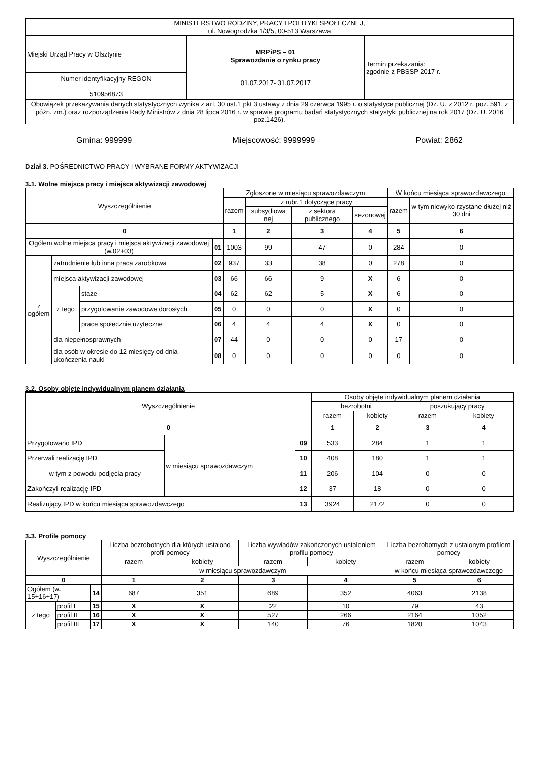| MINISTERSTWO RODZINY, PRACY I POLITYKI SPOŁECZNEJ, ul. Nowogrodzka 1/3/5, 00-513 Warszawa | | |
| Miejski Urząd Pracy w Olsztynie | MRPiPS – 01 Sprawozdanie o rynku pracy 01.07.2017- 31.07.2017 | Termin przekazania: zgodnie z PBSSP 2017 r. |
| Numer identyfikacyjny REGON 510956873 | | |
| Obowiązek przekazywania danych statystycznych wynika z art. 30 ust.1 pkt 3 ustawy z dnia 29 czerwca 1995 r. o statystyce publicznej (Dz. U. z 2012 r. poz. 591, z późn. zm.) oraz rozporządzenia Rady Ministrów z dnia 28 lipca 2016 r. w sprawie programu badań statystycznych statystyki publicznej na rok 2017 (Dz. U. 2016 poz.1426). | | |
Gmina: 999999 Miejscowość: 9999999 Powiat: 2862
Dział 3. POŚREDNICTWO PRACY I WYBRANE FORMY AKTYWIZACJI
3.1. Wolne miejsca pracy i miejsca aktywizacji zawodowej
| Wyszczególnienie | | | | Zgłoszone w miesiącu sprawozdawczym | | | | W końcu miesiąca sprawozdawczego | |
| --- | --- | --- | --- | --- | --- | --- | --- | --- | --- |
| | | | | razem | z rubr.1 dotyczące pracy | | | razem | w tym niewyko-rzystane dłużej niż 30 dni |
| | | | | | subsydiowa nej | z sektora publicznego | sezonowej | | |
| 0 | | | | 1 | 2 | 3 | 4 | 5 | 6 |
| Ogółem wolne miejsca pracy i miejsca aktywizacji zawodowej (w.02+03) | | | 01 | 1003 | 99 | 47 | 0 | 284 | 0 |
| z ogółem | zatrudnienie lub inna praca zarobkowa | | 02 | 937 | 33 | 38 | 0 | 278 | 0 |
| | miejsca aktywizacji zawodowej | | 03 | 66 | 66 | 9 | X | 6 | 0 |
| | z tego | staże | 04 | 62 | 62 | 5 | X | 6 | 0 |
| | | przygotowanie zawodowe dorosłych | 05 | 0 | 0 | 0 | X | 0 | 0 |
| | | prace społecznie użyteczne | 06 | 4 | 4 | 4 | X | 0 | 0 |
| | dla niepełnosprawnych | | 07 | 44 | 0 | 0 | 0 | 17 | 0 |
| | dla osób w okresie do 12 miesięcy od dnia ukończenia nauki | | 08 | 0 | 0 | 0 | 0 | 0 | 0 |
3.2. Osoby objęte indywidualnym planem działania
| Wyszczególnienie | | | Osoby objęte indywidualnym planem działania | | | |
| --- | --- | --- | --- | --- | --- | --- |
| | | | bezrobotni | | poszukujący pracy | |
| | | | razem | kobiety | razem | kobiety |
| 0 | | | 1 | 2 | 3 | 4 |
| Przygotowano IPD | w miesiącu sprawozdawczym | 09 | 533 | 284 | 1 | 1 |
| Przerwali realizację IPD | | 10 | 408 | 180 | 1 | 1 |
| w tym z powodu podjęcia pracy | | 11 | 206 | 104 | 0 | 0 |
| Zakończyli realizację IPD | | 12 | 37 | 18 | 0 | 0 |
| Realizujący IPD w końcu miesiąca sprawozdawczego | | 13 | 3924 | 2172 | 0 | 0 |
3.3. Profile pomocy
| Wyszczególnienie | | | Liczba bezrobotnych dla których ustalono profil pomocy | | Liczba wywiadów zakończonych ustaleniem profilu pomocy | | Liczba bezrobotnych z ustalonym profilem pomocy | |
| --- | --- | --- | --- | --- | --- | --- | --- | --- |
| | | | razem | kobiety | razem | kobiety | razem | kobiety |
| | | | w miesiącu sprawozdawczym | | | | w końcu miesiąca sprawozdawczego | |
| 0 | | | 1 | 2 | 3 | 4 | 5 | 6 |
| Ogółem (w. 15+16+17) | | 14 | 687 | 351 | 689 | 352 | 4063 | 2138 |
| z tego | profil I | 15 | X | X | 22 | 10 | 79 | 43 |
| | profil II | 16 | X | X | 527 | 266 | 2164 | 1052 |
| | profil III | 17 | X | X | 140 | 76 | 1820 | 1043 |